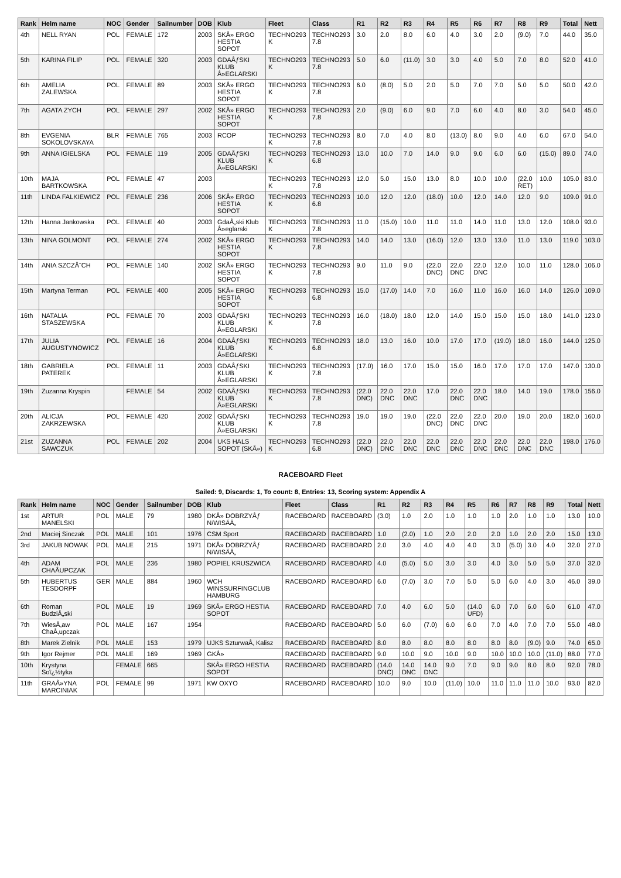| Rank | Helm name | NOC | Gender | Sailnumber | DOB | Klub | Fleet | Class | R1 | R2 | R3 | R4 | R5 | R6 | R7 | R8 | R9 | Total | Nett |
| --- | --- | --- | --- | --- | --- | --- | --- | --- | --- | --- | --- | --- | --- | --- | --- | --- | --- | --- | --- |
| 4th | NELL RYAN | POL | FEMALE | 172 | 2003 | SKÅ» ERGO HESTIA SOPOT | TECHNO293 K | TECHNO293 7.8 | 3.0 | 2.0 | 8.0 | 6.0 | 4.0 | 3.0 | 2.0 | (9.0) | 7.0 | 44.0 | 35.0 |
| 5th | KARINA FILIP | POL | FEMALE | 320 | 2003 | GDAÅƒSKI KLUB Å»EGLARSKI | TECHNO293 K | TECHNO293 7.8 | 5.0 | 6.0 | (11.0) | 3.0 | 3.0 | 4.0 | 5.0 | 7.0 | 8.0 | 52.0 | 41.0 |
| 6th | AMELIA ZALEWSKA | POL | FEMALE | 89 | 2003 | SKÅ» ERGO HESTIA SOPOT | TECHNO293 K | TECHNO293 7.8 | 6.0 | (8.0) | 5.0 | 2.0 | 5.0 | 7.0 | 7.0 | 5.0 | 5.0 | 50.0 | 42.0 |
| 7th | AGATA ZYCH | POL | FEMALE | 297 | 2002 | SKÅ» ERGO HESTIA SOPOT | TECHNO293 K | TECHNO293 7.8 | 2.0 | (9.0) | 6.0 | 9.0 | 7.0 | 6.0 | 4.0 | 8.0 | 3.0 | 54.0 | 45.0 |
| 8th | EVGENIA SOKOLOVSKAYA | BLR | FEMALE | 765 | 2003 | RCOP | TECHNO293 K | TECHNO293 7.8 | 8.0 | 7.0 | 4.0 | 8.0 | (13.0) | 8.0 | 9.0 | 4.0 | 6.0 | 67.0 | 54.0 |
| 9th | ANNA IGIELSKA | POL | FEMALE | 119 | 2005 | GDAÅƒSKI KLUB Å»EGLARSKI | TECHNO293 K | TECHNO293 6.8 | 13.0 | 10.0 | 7.0 | 14.0 | 9.0 | 9.0 | 6.0 | 6.0 | (15.0) | 89.0 | 74.0 |
| 10th | MAJA BARTKOWSKA | POL | FEMALE | 47 | 2003 | | TECHNO293 K | TECHNO293 7.8 | 12.0 | 5.0 | 15.0 | 13.0 | 8.0 | 10.0 | 10.0 | (22.0 RET) | 10.0 | 105.0 | 83.0 |
| 11th | LINDA FALKIEWICZ | POL | FEMALE | 236 | 2006 | SKÅ» ERGO HESTIA SOPOT | TECHNO293 K | TECHNO293 6.8 | 10.0 | 12.0 | 12.0 | (18.0) | 10.0 | 12.0 | 14.0 | 12.0 | 9.0 | 109.0 | 91.0 |
| 12th | Hanna Jankowska | POL | FEMALE | 40 | 2003 | GdaÅ„ski Klub Å»eglarski | TECHNO293 K | TECHNO293 7.8 | 11.0 | (15.0) | 10.0 | 11.0 | 11.0 | 14.0 | 11.0 | 13.0 | 12.0 | 108.0 | 93.0 |
| 13th | NINA GOLMONT | POL | FEMALE | 274 | 2002 | SKÅ» ERGO HESTIA SOPOT | TECHNO293 K | TECHNO293 7.8 | 14.0 | 14.0 | 13.0 | (16.0) | 12.0 | 13.0 | 13.0 | 11.0 | 13.0 | 119.0 | 103.0 |
| 14th | ANIA SZCZÄ˜CH | POL | FEMALE | 140 | 2002 | SKÅ» ERGO HESTIA SOPOT | TECHNO293 K | TECHNO293 7.8 | 9.0 | 11.0 | 9.0 | (22.0 DNC) | 22.0 DNC | 22.0 DNC | 12.0 | 10.0 | 11.0 | 128.0 | 106.0 |
| 15th | Martyna Terman | POL | FEMALE | 400 | 2005 | SKÅ» ERGO HESTIA SOPOT | TECHNO293 K | TECHNO293 6.8 | 15.0 | (17.0) | 14.0 | 7.0 | 16.0 | 11.0 | 16.0 | 16.0 | 14.0 | 126.0 | 109.0 |
| 16th | NATALIA STASZEWSKA | POL | FEMALE | 70 | 2003 | GDAÅƒSKI KLUB Å»EGLARSKI | TECHNO293 K | TECHNO293 7.8 | 16.0 | (18.0) | 18.0 | 12.0 | 14.0 | 15.0 | 15.0 | 15.0 | 18.0 | 141.0 | 123.0 |
| 17th | JULIA AUGUSTYNOWICZ | POL | FEMALE | 16 | 2004 | GDAÅƒSKI KLUB Å»EGLARSKI | TECHNO293 K | TECHNO293 6.8 | 18.0 | 13.0 | 16.0 | 10.0 | 17.0 | 17.0 | (19.0) | 18.0 | 16.0 | 144.0 | 125.0 |
| 18th | GABRIELA PATEREK | POL | FEMALE | 11 | 2003 | GDAÅƒSKI KLUB Å»EGLARSKI | TECHNO293 K | TECHNO293 7.8 | (17.0) | 16.0 | 17.0 | 15.0 | 15.0 | 16.0 | 17.0 | 17.0 | 17.0 | 147.0 | 130.0 |
| 19th | Zuzanna Kryspin | | FEMALE | 54 | 2002 | GDAÅƒSKI KLUB Å»EGLARSKI | TECHNO293 K | TECHNO293 7.8 | (22.0 DNC) | 22.0 DNC | 22.0 DNC | 17.0 | 22.0 DNC | 22.0 DNC | 18.0 | 14.0 | 19.0 | 178.0 | 156.0 |
| 20th | ALICJA ZAKRZEWSKA | POL | FEMALE | 420 | 2002 | GDAÅƒSKI KLUB Å»EGLARSKI | TECHNO293 K | TECHNO293 7.8 | 19.0 | 19.0 | 19.0 | (22.0 DNC) | 22.0 DNC | 22.0 DNC | 20.0 | 19.0 | 20.0 | 182.0 | 160.0 |
| 21st | ZUZANNA SAWCZUK | POL | FEMALE | 202 | 2004 | UKS HALS SOPOT (SKÅ») | TECHNO293 K | TECHNO293 6.8 | (22.0 DNC) | 22.0 DNC | 22.0 DNC | 22.0 DNC | 22.0 DNC | 22.0 DNC | 22.0 DNC | 22.0 DNC | 22.0 DNC | 198.0 | 176.0 |
RACEBOARD Fleet
Sailed: 9, Discards: 1, To count: 8, Entries: 13, Scoring system: Appendix A
| Rank | Helm name | NOC | Gender | Sailnumber | DOB | Klub | Fleet | Class | R1 | R2 | R3 | R4 | R5 | R6 | R7 | R8 | R9 | Total | Nett |
| --- | --- | --- | --- | --- | --- | --- | --- | --- | --- | --- | --- | --- | --- | --- | --- | --- | --- | --- | --- |
| 1st | ARTUR MANELSKI | POL | MALE | 79 | 1980 | DKÅ» DOBRZYÅƒ N/WISÄÄ„ | RACEBOARD | RACEBOARD | (3.0) | 1.0 | 2.0 | 1.0 | 1.0 | 1.0 | 2.0 | 1.0 | 1.0 | 13.0 | 10.0 |
| 2nd | Maciej Sinczak | POL | MALE | 101 | 1976 | CSM Sport | RACEBOARD | RACEBOARD | 1.0 | (2.0) | 1.0 | 2.0 | 2.0 | 2.0 | 1.0 | 2.0 | 2.0 | 15.0 | 13.0 |
| 3rd | JAKUB NOWAK | POL | MALE | 215 | 1971 | DKÅ» DOBRZYÅƒ N/WISÄÄ„ | RACEBOARD | RACEBOARD | 2.0 | 3.0 | 4.0 | 4.0 | 4.0 | 3.0 | (5.0) | 3.0 | 4.0 | 32.0 | 27.0 |
| 4th | ADAM CHAÅUPCZAK | POL | MALE | 236 | 1980 | POPIEL KRUSZWICA | RACEBOARD | RACEBOARD | 4.0 | (5.0) | 5.0 | 3.0 | 3.0 | 4.0 | 3.0 | 5.0 | 5.0 | 37.0 | 32.0 |
| 5th | HUBERTUS TESDORPF | GER | MALE | 884 | 1960 | WCH WINSSURFINGCLUB HAMBURG | RACEBOARD | RACEBOARD | 6.0 | (7.0) | 3.0 | 7.0 | 5.0 | 5.0 | 6.0 | 4.0 | 3.0 | 46.0 | 39.0 |
| 6th | Roman BudziÅ„ski | POL | MALE | 19 | 1969 | SKÅ» ERGO HESTIA SOPOT | RACEBOARD | RACEBOARD | 7.0 | 4.0 | 6.0 | 5.0 | (14.0 UFD) | 6.0 | 7.0 | 6.0 | 6.0 | 61.0 | 47.0 |
| 7th | WiesÅ‚aw ChaÅ‚upczak | POL | MALE | 167 | 1954 | | RACEBOARD | RACEBOARD | 5.0 | 6.0 | (7.0) | 6.0 | 6.0 | 7.0 | 4.0 | 7.0 | 7.0 | 55.0 | 48.0 |
| 8th | Marek Zielnik | POL | MALE | 153 | 1979 | UJKS SzturwaÅ‚ Kalisz | RACEBOARD | RACEBOARD | 8.0 | 8.0 | 8.0 | 8.0 | 8.0 | 8.0 | 8.0 | (9.0) | 9.0 | 74.0 | 65.0 |
| 9th | Igor Rejmer | POL | MALE | 169 | 1969 | GKÅ» | RACEBOARD | RACEBOARD | 9.0 | 10.0 | 9.0 | 10.0 | 9.0 | 10.0 | 10.0 | 10.0 | (11.0) | 88.0 | 77.0 |
| 10th | Krystyna Soï¿½tyka | | FEMALE | 665 | | SKÅ» ERGO HESTIA SOPOT | RACEBOARD | RACEBOARD | (14.0 DNC) | 14.0 DNC | 14.0 DNC | 9.0 | 7.0 | 9.0 | 9.0 | 8.0 | 8.0 | 92.0 | 78.0 |
| 11th | GRAÅ»YNA MARCINIAK | POL | FEMALE | 99 | 1971 | KW OXYO | RACEBOARD | RACEBOARD | 10.0 | 9.0 | 10.0 | (11.0) | 10.0 | 11.0 | 11.0 | 11.0 | 10.0 | 93.0 | 82.0 |